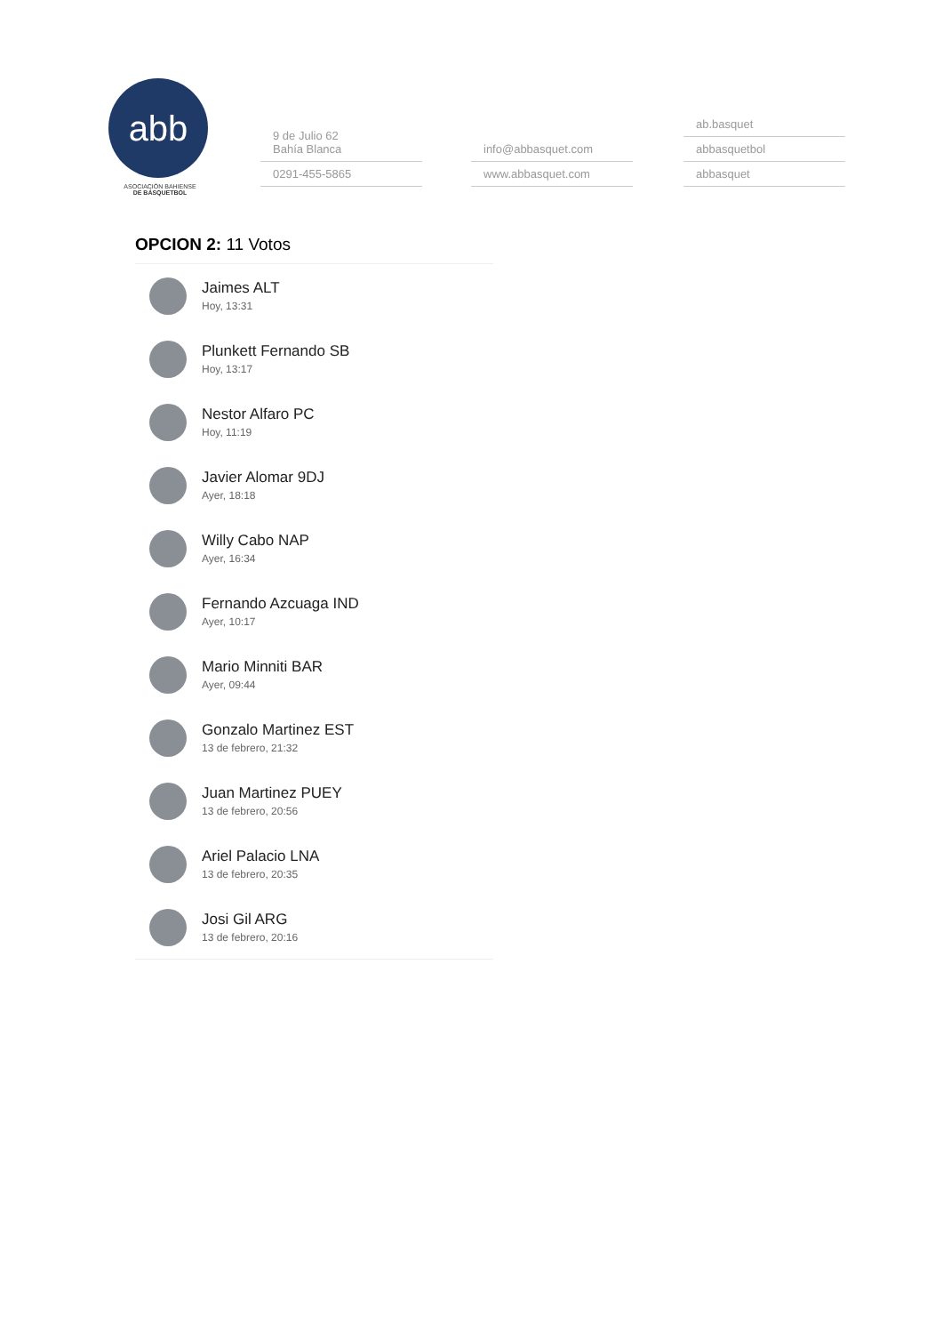abb
ASOCIACIÓN BAHIENSE
DE BÁSQUETBOL
9 de Julio 62
Bahía Blanca
0291-455-5865
info@abbasquet.com
www.abbasquet.com
ab.basquet
abbasquetbol
abbasquet
OPCION 2: 11 Votos
Jaimes ALT
Hoy, 13:31
Plunkett Fernando SB
Hoy, 13:17
Nestor Alfaro PC
Hoy, 11:19
Javier Alomar 9DJ
Ayer, 18:18
Willy Cabo NAP
Ayer, 16:34
Fernando Azcuaga IND
Ayer, 10:17
Mario Minniti BAR
Ayer, 09:44
Gonzalo Martinez EST
13 de febrero, 21:32
Juan Martinez PUEY
13 de febrero, 20:56
Ariel Palacio LNA
13 de febrero, 20:35
Josi Gil ARG
13 de febrero, 20:16